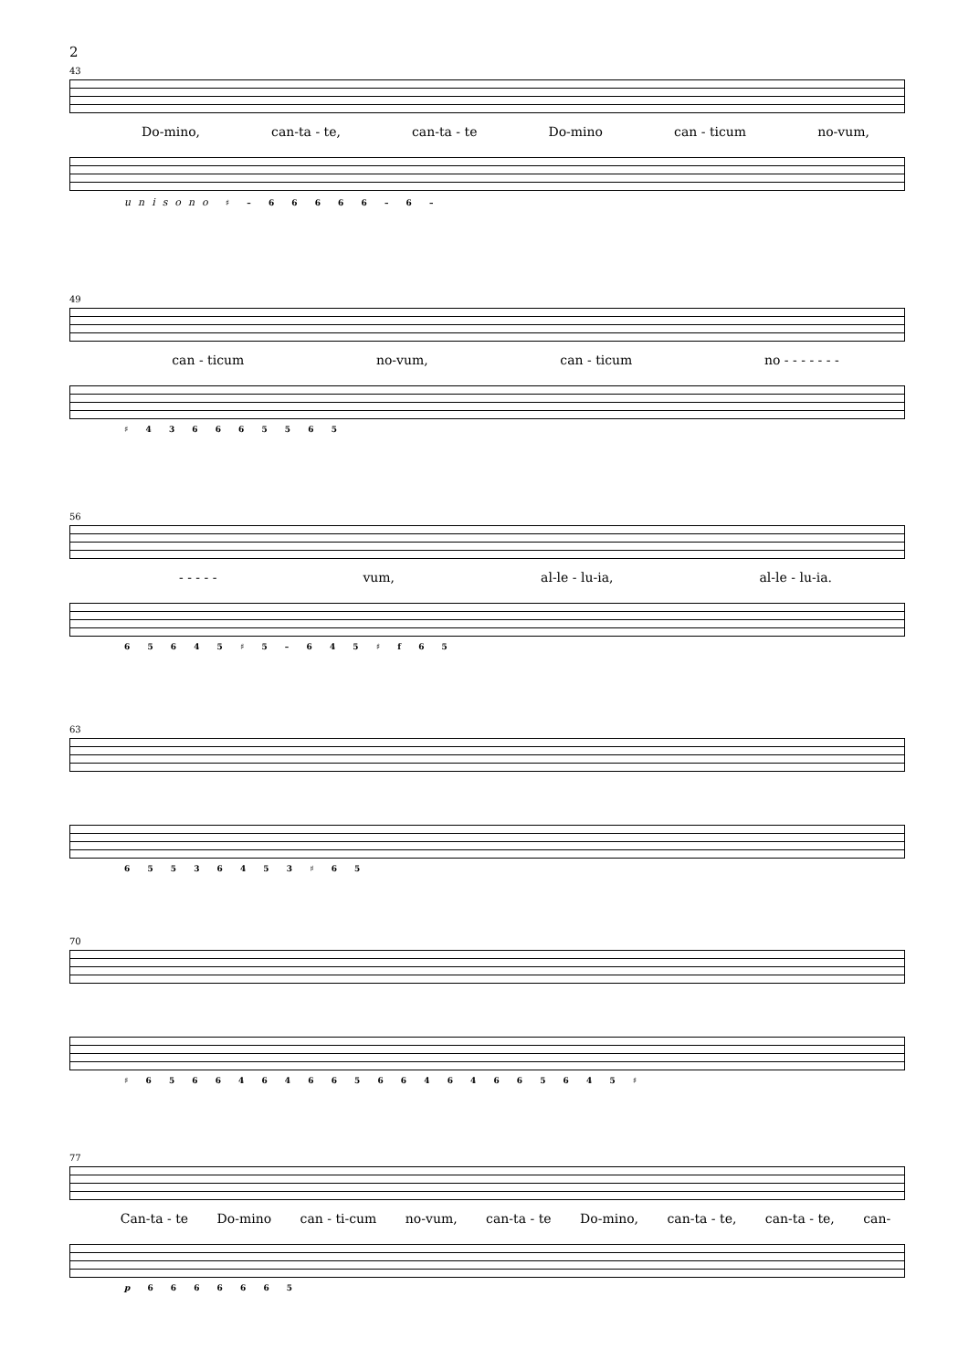2
43
Do-mino, can-ta - te, can-ta - te Do-mino can - ticum no-vum,
unisono ♯ – 6 6 6 6 6 – 6 –
49
can - ticum no-vum, can - ticum no - - - - - - -
♯ 4 3 6 6 6 5 5 6 5
56
- - - - - vum, al-le - lu-ia, al-le - lu-ia.
6 5 6 4 5 ♯ 5 – 6 4 5 ♯ f 6 5
63
6 5 5 3 6 4 5 3 ♯ 6 5
70
♯ 6 5 6 6 4 6 4 6 6 5 6 6 4 6 4 6 6 5 6 4 5 ♯
77
Can-ta - te Do-mino can - ti-cum no-vum, can-ta - te Do-mino, can-ta - te, can-ta - te, can-
p 6 6 6 6 6 6 5